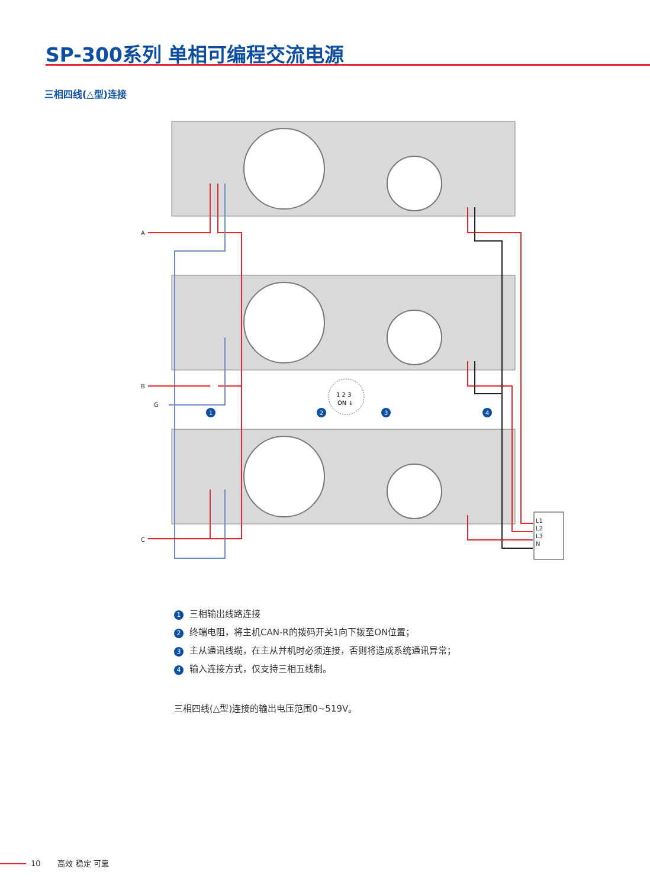SP-300系列 单相可编程交流电源
三相四线(△型)连接
L1
L2
L3
N
A
B
G
C
1
2
3
4
1 2 3
ON ↓
1 三相输出线路连接
2 终端电阻，将主机CAN-R的拨码开关1向下拨至ON位置；
3 主从通讯线缆，在主从并机时必须连接，否则将造成系统通讯异常；
4 输入连接方式，仅支持三相五线制。
三相四线(△型)连接的输出电压范围0~519V。
10 高效 稳定 可靠